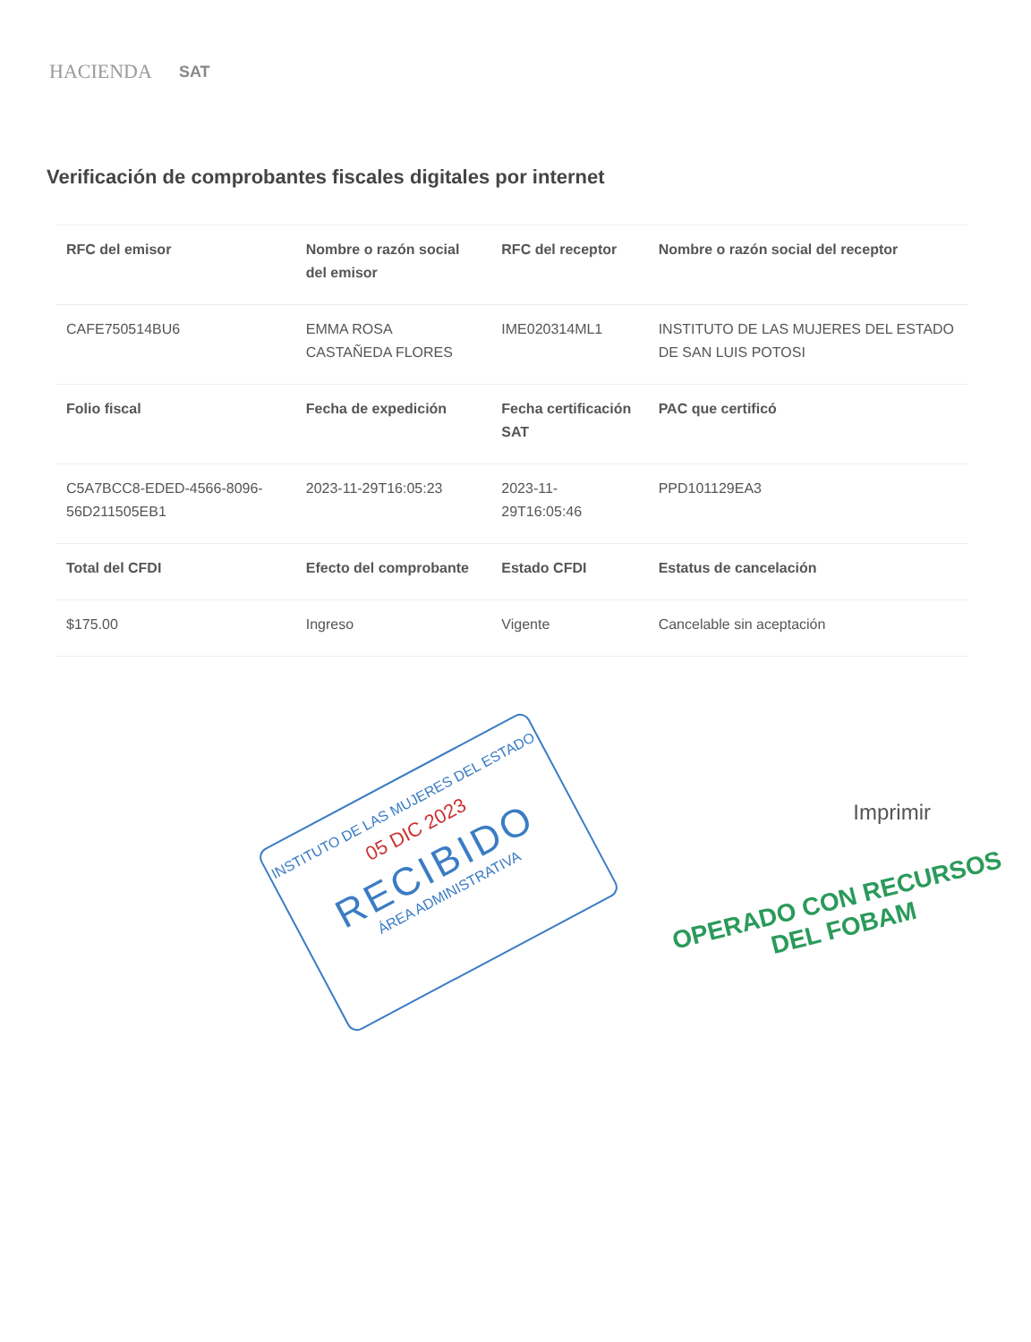HACIENDA SAT
Verificación de comprobantes fiscales digitales por internet
| RFC del emisor | Nombre o razón social del emisor | RFC del receptor | Nombre o razón social del receptor |
| --- | --- | --- | --- |
| CAFE750514BU6 | EMMA ROSA CASTAÑEDA FLORES | IME020314ML1 | INSTITUTO DE LAS MUJERES DEL ESTADO DE SAN LUIS POTOSI |
| Folio fiscal | Fecha de expedición | Fecha certificación SAT | PAC que certificó |
| C5A7BCC8-EDED-4566-8096-56D211505EB1 | 2023-11-29T16:05:23 | 2023-11-29T16:05:46 | PPD101129EA3 |
| Total del CFDI | Efecto del comprobante | Estado CFDI | Estatus de cancelación |
| $175.00 | Ingreso | Vigente | Cancelable sin aceptación |
Imprimir
INSTITUTO DE LAS MUJERES DEL ESTADO
05 DIC 2023
RECIBIDO
ÁREA ADMINISTRATIVA
OPERADO CON RECURSOS
DEL FOBAM